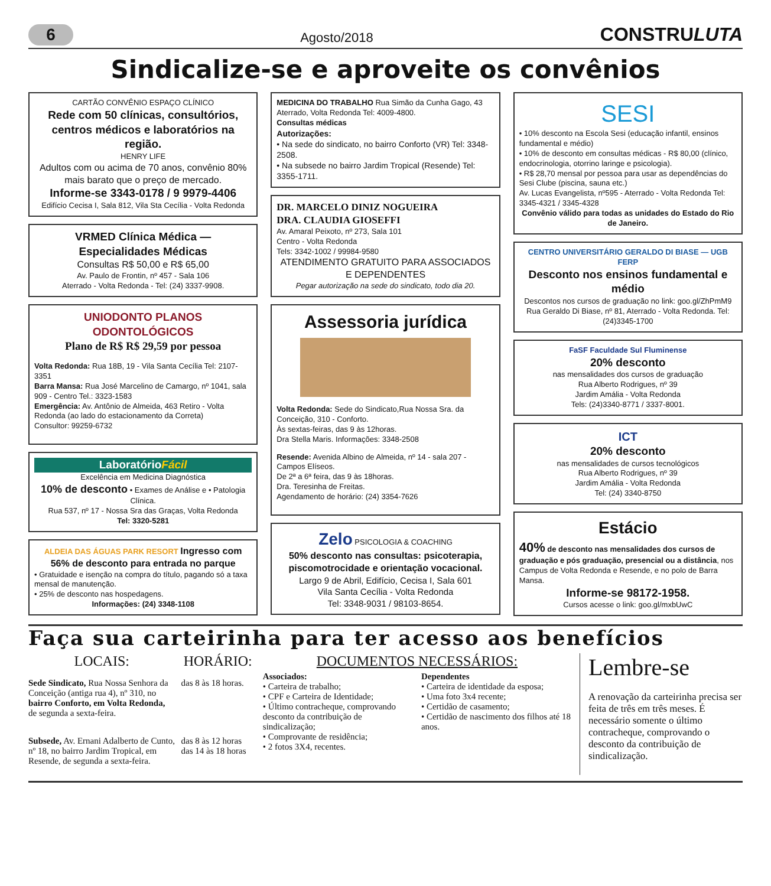6
Agosto/2018
CONSTRULUTA
Sindicalize-se e aproveite os convênios
CARTÃO CONVÊNIO ESPAÇO CLÍNICO
Rede com 50 clínicas, consultórios, centros médicos e laboratórios na região.
HENRY LIFE
Adultos com ou acima de 70 anos, convênio 80% mais barato que o preço de mercado.
Informe-se 3343-0178 / 9 9979-4406
Edifício Cecisa I, Sala 812, Vila Sta Cecília - Volta Redonda
VRMED Clínica Médica — Especialidades Médicas
Consultas R$ 50,00 e R$ 65,00
Av. Paulo de Frontin, nº 457 - Sala 106
Aterrado - Volta Redonda - Tel: (24) 3337-9908.
UNIODONTO PLANOS ODONTOLÓGICOS
Plano de R$ R$ 29,59 por pessoa
Volta Redonda: Rua 18B, 19 - Vila Santa Cecília Tel: 2107-3351
Barra Mansa: Rua José Marcelino de Camargo, nº 1041, sala 909 - Centro Tel.: 3323-1583
Emergência: Av. Antônio de Almeida, 463 Retiro - Volta Redonda (ao lado do estacionamento da Correta)
Consultor: 99259-6732
LaboratórioFácil
Excelência em Medicina Diagnóstica
10% de desconto • Exames de Análise e • Patologia Clínica.
Rua 537, nº 17 - Nossa Sra das Graças, Volta Redonda
Tel: 3320-5281
ALDEIA DAS ÁGUAS PARK RESORT Ingresso com 56% de desconto para entrada no parque
• Gratuidade e isenção na compra do título, pagando só a taxa mensal de manutenção.
• 25% de desconto nas hospedagens.
Informações: (24) 3348-1108
MEDICINA DO TRABALHO Rua Simão da Cunha Gago, 43 Aterrado, Volta Redonda Tel: 4009-4800.
Consultas médicas
Autorizações:
• Na sede do sindicato, no bairro Conforto (VR) Tel: 3348-2508.
• Na subsede no bairro Jardim Tropical (Resende) Tel: 3355-1711.
DR. MARCELO DINIZ NOGUEIRA
DRA. CLAUDIA GIOSEFFI
Av. Amaral Peixoto, nº 273, Sala 101
Centro - Volta Redonda
Tels: 3342-1002 / 99984-9580
ATENDIMENTO GRATUITO PARA ASSOCIADOS E DEPENDENTES
Pegar autorização na sede do sindicato, todo dia 20.
Assessoria jurídica
Volta Redonda: Sede do Sindicato,Rua Nossa Sra. da Conceição, 310 - Conforto.
Às sextas-feiras, das 9 às 12horas.
Dra Stella Maris. Informações: 3348-2508
Resende: Avenida Albino de Almeida, nº 14 - sala 207 - Campos Elíseos.
De 2ª a 6ª feira, das 9 às 18horas.
Dra. Teresinha de Freitas.
Agendamento de horário: (24) 3354-7626
Zelo PSICOLOGIA & COACHING
50% desconto nas consultas: psicoterapia, piscomotrocidade e orientação vocacional.
Largo 9 de Abril, Edifício, Cecisa I, Sala 601
Vila Santa Cecília - Volta Redonda
Tel: 3348-9031 / 98103-8654.
SESI
• 10% desconto na Escola Sesi (educação infantil, ensinos fundamental e médio)
• 10% de desconto em consultas médicas - R$ 80,00 (clínico, endocrinologia, otorrino laringe e psicologia).
• R$ 28,70 mensal por pessoa para usar as dependências do Sesi Clube (piscina, sauna etc.)
Av. Lucas Evangelista, nº595 - Aterrado - Volta Redonda Tel: 3345-4321 / 3345-4328
Convênio válido para todas as unidades do Estado do Rio de Janeiro.
CENTRO UNIVERSITÁRIO GERALDO DI BIASE — UGB FERP
Desconto nos ensinos fundamental e médio
Descontos nos cursos de graduação no link: goo.gl/ZhPmM9
Rua Geraldo Di Biase, nº 81, Aterrado - Volta Redonda. Tel: (24)3345-1700
FaSF Faculdade Sul Fluminense
20% desconto
nas mensalidades dos cursos de graduação
Rua Alberto Rodrigues, nº 39
Jardim Amália - Volta Redonda
Tels: (24)3340-8771 / 3337-8001.
ICT
20% desconto
nas mensalidades de cursos tecnológicos
Rua Alberto Rodrigues, nº 39
Jardim Amália - Volta Redonda
Tel: (24) 3340-8750
Estácio
40% de desconto nas mensalidades dos cursos de graduação e pós graduação, presencial ou a distância, nos Campus de Volta Redonda e Resende, e no polo de Barra Mansa.
Informe-se 98172-1958.
Cursos acesse o link: goo.gl/mxbUwC
Faça sua carteirinha para ter acesso aos benefícios
LOCAIS:
Sede Sindicato, Rua Nossa Senhora da Conceição (antiga rua 4), nº 310, no bairro Conforto, em Volta Redonda, de segunda a sexta-feira.
HORÁRIO:
das 8 às 18 horas.
Subsede, Av. Ernani Adalberto de Cunto, nº 18, no bairro Jardim Tropical, em Resende, de segunda a sexta-feira.
das 8 às 12 horas
das 14 às 18 horas
DOCUMENTOS NECESSÁRIOS:
Associados:
• Carteira de trabalho;
• CPF e Carteira de Identidade;
• Último contracheque, comprovando desconto da contribuição de sindicalização;
• Comprovante de residência;
• 2 fotos 3X4, recentes.
Dependentes
• Carteira de identidade da esposa;
• Uma foto 3x4 recente;
• Certidão de casamento;
• Certidão de nascimento dos filhos até 18 anos.
Lembre-se
A renovação da carteirinha precisa ser feita de três em três meses. É necessário somente o último contracheque, comprovando o desconto da contribuição de sindicalização.